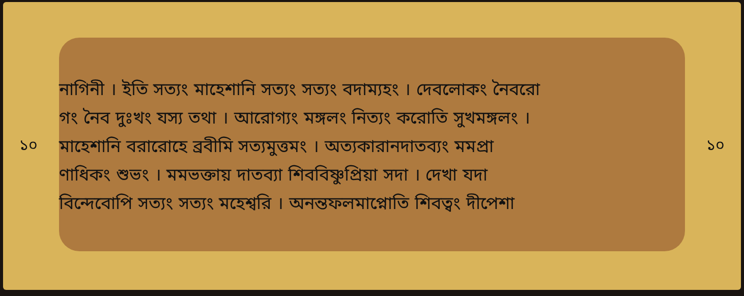১০
নাগিনী । ইতি সত্যং মাহেশানি সত্যং সত্যং বদাম্যহং । দেবলোকং নৈবরো
গং নৈব দুঃখং যস্য তথা । আরোগ্যং মঙ্গলং নিত্যং করোতি সুখমঙ্গলং ।
মাহেশানি বরারোহে ব্রবীমি সত্যমুত্তমং । অত্যকারানদাতব্যং মমপ্রা
ণাধিকং শুভং । মমভক্তায় দাতব্যা শিববিষ্ণুপ্রিয়া সদা । দেখা যদা
বিন্দেবোপি সত্যং সত্যং মহেশ্বরি । অনন্তফলমাপ্নোতি শিবত্বং দীপেশা
১০